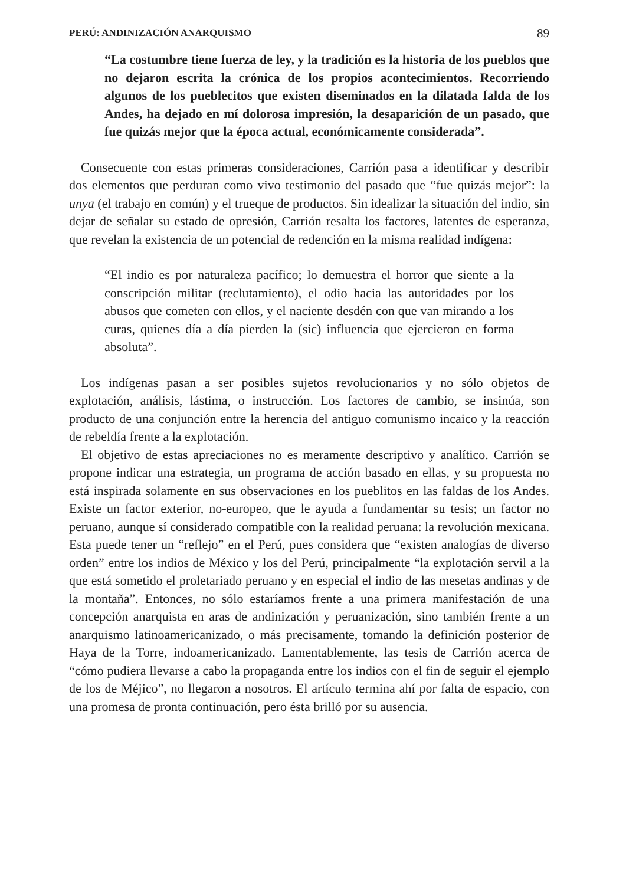PERÚ: ANDINIZACIÓN ANARQUISMO 89
“La costumbre tiene fuerza de ley, y la tradición es la historia de los pueblos que no dejaron escrita la crónica de los propios acontecimientos. Recorriendo algunos de los pueblecitos que existen diseminados en la dilatada falda de los Andes, ha dejado en mí dolorosa impresión, la desaparición de un pasado, que fue quizás mejor que la época actual, económicamente considerada”.
Consecuente con estas primeras consideraciones, Carrión pasa a identificar y describir dos elementos que perduran como vivo testimonio del pasado que “fue quizás mejor”: la unya (el trabajo en común) y el trueque de productos. Sin idealizar la situación del indio, sin dejar de señalar su estado de opresión, Carrión resalta los factores, latentes de esperanza, que revelan la existencia de un potencial de redención en la misma realidad indígena:
“El indio es por naturaleza pacífico; lo demuestra el horror que siente a la conscripción militar (reclutamiento), el odio hacia las autoridades por los abusos que cometen con ellos, y el naciente desdén con que van mirando a los curas, quienes día a día pierden la (sic) influencia que ejercieron en forma absoluta”.
Los indígenas pasan a ser posibles sujetos revolucionarios y no sólo objetos de explotación, análisis, lástima, o instrucción. Los factores de cambio, se insinúa, son producto de una conjunción entre la herencia del antiguo comunismo incaico y la reacción de rebeldía frente a la explotación.
El objetivo de estas apreciaciones no es meramente descriptivo y analítico. Carrión se propone indicar una estrategia, un programa de acción basado en ellas, y su propuesta no está inspirada solamente en sus observaciones en los pueblitos en las faldas de los Andes. Existe un factor exterior, no-europeo, que le ayuda a fundamentar su tesis; un factor no peruano, aunque sí considerado compatible con la realidad peruana: la revolución mexicana. Esta puede tener un “reflejo” en el Perú, pues considera que “existen analogías de diverso orden” entre los indios de México y los del Perú, principalmente “la explotación servil a la que está sometido el proletariado peruano y en especial el indio de las mesetas andinas y de la montaña”. Entonces, no sólo estaríamos frente a una primera manifestación de una concepción anarquista en aras de andinización y peruanización, sino también frente a un anarquismo latinoamericanizado, o más precisamente, tomando la definición posterior de Haya de la Torre, indoamericanizado. Lamentablemente, las tesis de Carrión acerca de “cómo pudiera llevarse a cabo la propaganda entre los indios con el fin de seguir el ejemplo de los de Méjico”, no llegaron a nosotros. El artículo termina ahí por falta de espacio, con una promesa de pronta continuación, pero ésta brilló por su ausencia.